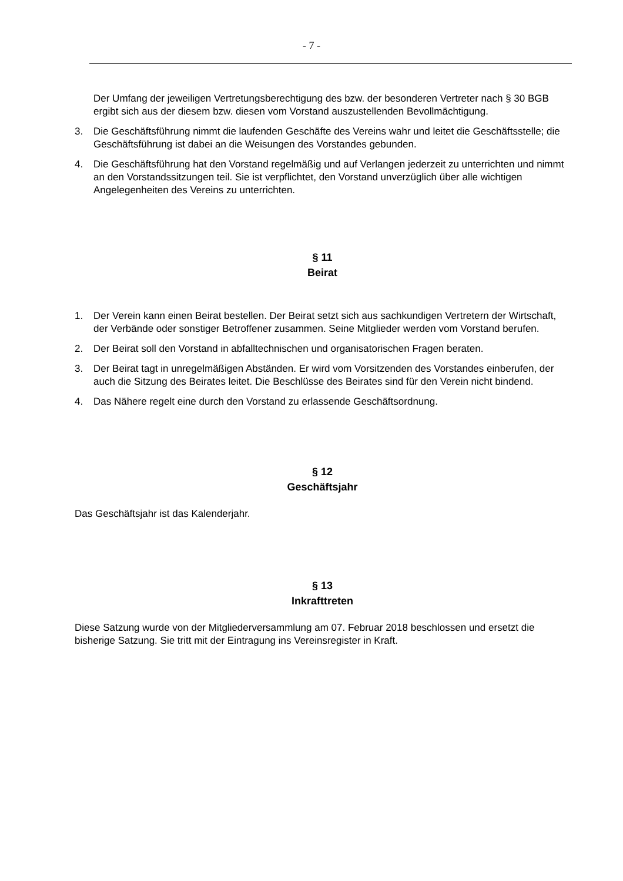- 7 -
Der Umfang der jeweiligen Vertretungsberechtigung des bzw. der besonderen Vertreter nach § 30 BGB ergibt sich aus der diesem bzw. diesen vom Vorstand auszustellenden Bevollmächtigung.
3. Die Geschäftsführung nimmt die laufenden Geschäfte des Vereins wahr und leitet die Geschäftsstelle; die Geschäftsführung ist dabei an die Weisungen des Vorstandes gebunden.
4. Die Geschäftsführung hat den Vorstand regelmäßig und auf Verlangen jederzeit zu unterrichten und nimmt an den Vorstandssitzungen teil. Sie ist verpflichtet, den Vorstand unverzüglich über alle wichtigen Angelegenheiten des Vereins zu unterrichten.
§ 11
Beirat
1. Der Verein kann einen Beirat bestellen. Der Beirat setzt sich aus sachkundigen Vertretern der Wirtschaft, der Verbände oder sonstiger Betroffener zusammen. Seine Mitglieder werden vom Vorstand berufen.
2. Der Beirat soll den Vorstand in abfalltechnischen und organisatorischen Fragen beraten.
3. Der Beirat tagt in unregelmäßigen Abständen. Er wird vom Vorsitzenden des Vorstandes einberufen, der auch die Sitzung des Beirates leitet. Die Beschlüsse des Beirates sind für den Verein nicht bindend.
4. Das Nähere regelt eine durch den Vorstand zu erlassende Geschäftsordnung.
§ 12
Geschäftsjahr
Das Geschäftsjahr ist das Kalenderjahr.
§ 13
Inkrafttreten
Diese Satzung wurde von der Mitgliederversammlung am 07. Februar 2018 beschlossen und ersetzt die bisherige Satzung. Sie tritt mit der Eintragung ins Vereinsregister in Kraft.